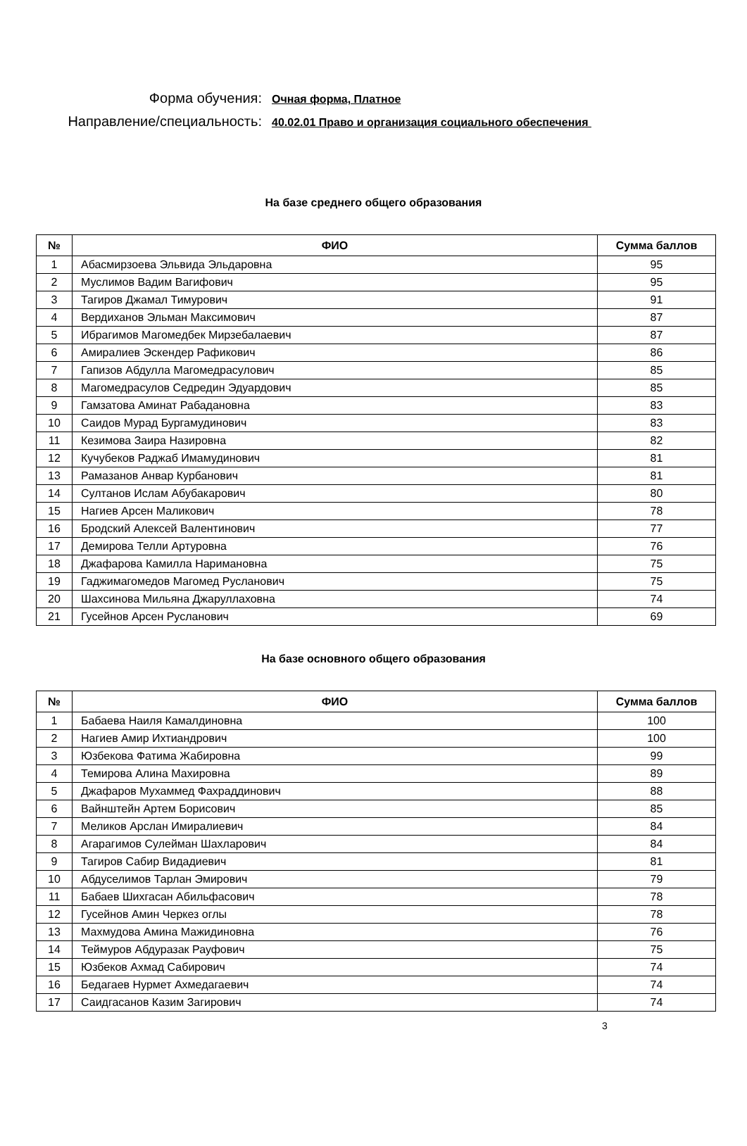Форма обучения:
Очная форма, Платное
Направление/специальность:
40.02.01 Право и организация социального обеспечения
На базе среднего общего образования
| № | ФИО | Сумма баллов |
| --- | --- | --- |
| 1 | Абасмирзоева Эльвида Эльдаровна | 95 |
| 2 | Муслимов Вадим Вагифович | 95 |
| 3 | Тагиров Джамал Тимурович | 91 |
| 4 | Вердиханов Эльман Максимович | 87 |
| 5 | Ибрагимов Магомедбек Мирзебалаевич | 87 |
| 6 | Амиралиев Эскендер Рафикович | 86 |
| 7 | Гапизов Абдулла Магомедрасулович | 85 |
| 8 | Магомедрасулов Седредин Эдуардович | 85 |
| 9 | Гамзатова Аминат Рабадановна | 83 |
| 10 | Саидов Мурад Бургамудинович | 83 |
| 11 | Кезимова Заира Назировна | 82 |
| 12 | Кучубеков Раджаб Имамудинович | 81 |
| 13 | Рамазанов Анвар Курбанович | 81 |
| 14 | Султанов Ислам Абубакарович | 80 |
| 15 | Нагиев Арсен Маликович | 78 |
| 16 | Бродский Алексей Валентинович | 77 |
| 17 | Демирова Телли Артуровна | 76 |
| 18 | Джафарова Камилла Наримановна | 75 |
| 19 | Гаджимагомедов Магомед Русланович | 75 |
| 20 | Шахсинова Мильяна Джаруллаховна | 74 |
| 21 | Гусейнов Арсен Русланович | 69 |
На базе основного общего образования
| № | ФИО | Сумма баллов |
| --- | --- | --- |
| 1 | Бабаева Наиля Камалдиновна | 100 |
| 2 | Нагиев Амир Ихтиандрович | 100 |
| 3 | Юзбекова Фатима Жабировна | 99 |
| 4 | Темирова Алина Махировна | 89 |
| 5 | Джафаров Мухаммед Фахраддинович | 88 |
| 6 | Вайнштейн Артем Борисович | 85 |
| 7 | Меликов Арслан Имиралиевич | 84 |
| 8 | Агарагимов Сулейман Шахларович | 84 |
| 9 | Тагиров Сабир Видадиевич | 81 |
| 10 | Абдуселимов Тарлан Эмирович | 79 |
| 11 | Бабаев Шихгасан Абильфасович | 78 |
| 12 | Гусейнов Амин Черкез оглы | 78 |
| 13 | Махмудова Амина Мажидиновна | 76 |
| 14 | Теймуров Абдуразак Рауфович | 75 |
| 15 | Юзбеков Ахмад Сабирович | 74 |
| 16 | Бедагаев Нурмет Ахмедагаевич | 74 |
| 17 | Саидгасанов Казим Загирович | 74 |
3